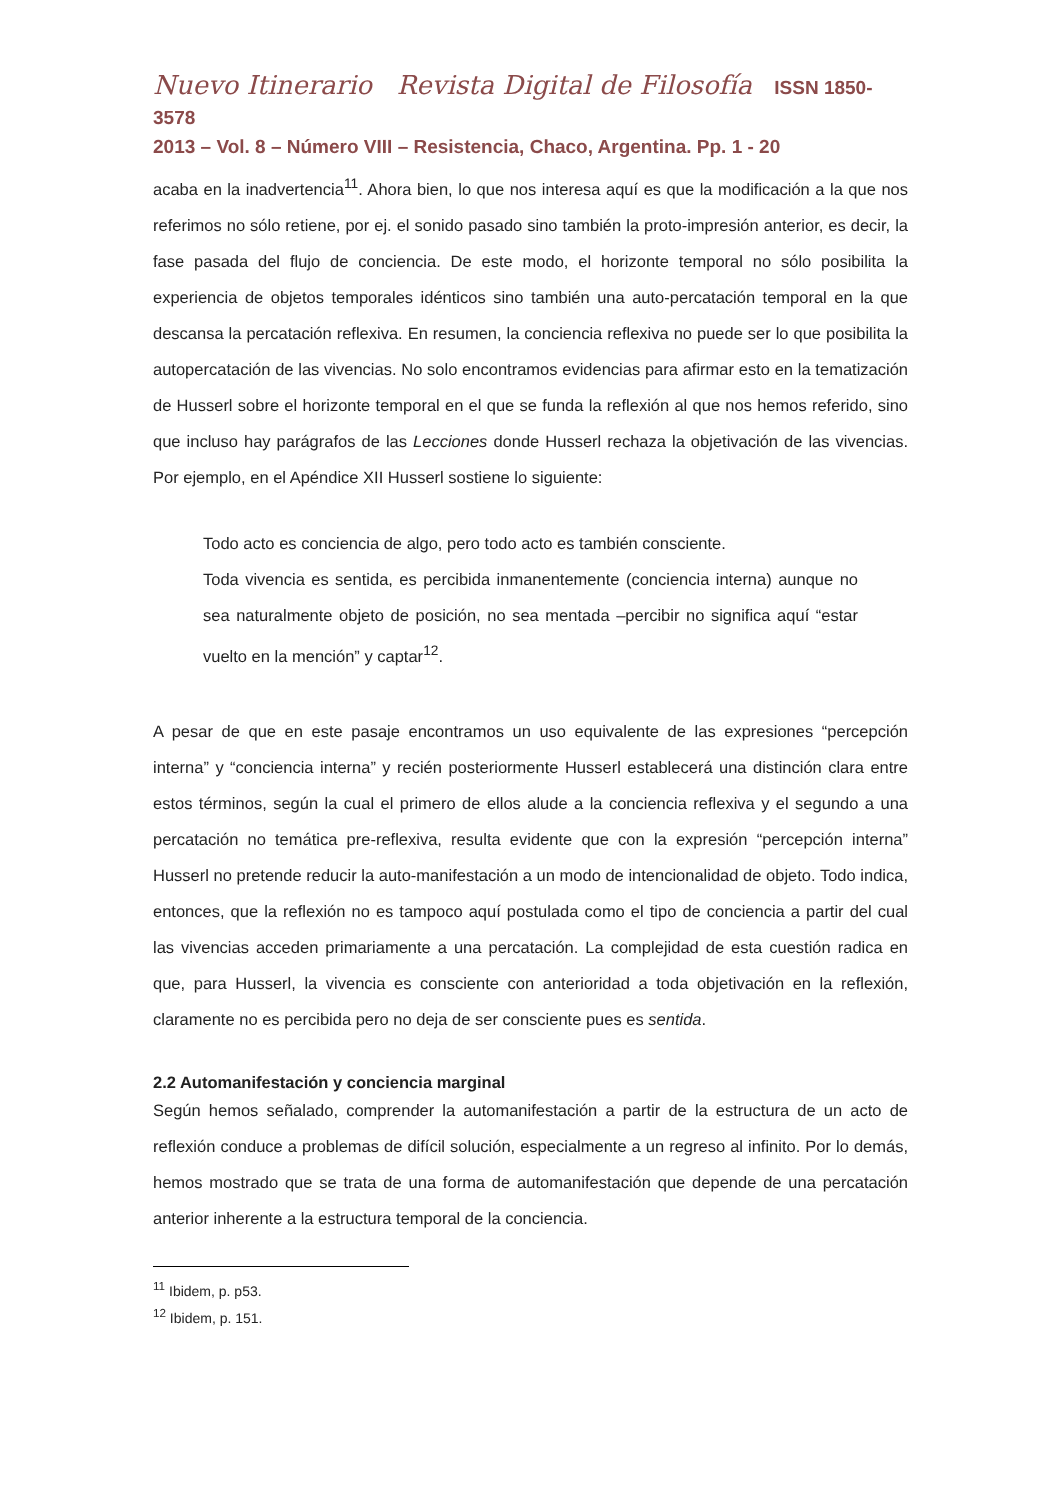Nuevo Itinerario Revista Digital de Filosofía ISSN 1850-3578
2013 – Vol. 8 – Número VIII – Resistencia, Chaco, Argentina. Pp. 1 - 20
acaba en la inadvertencia<sup>11</sup>. Ahora bien, lo que nos interesa aquí es que la modificación a la que nos referimos no sólo retiene, por ej. el sonido pasado sino también la proto-impresión anterior, es decir, la fase pasada del flujo de conciencia. De este modo, el horizonte temporal no sólo posibilita la experiencia de objetos temporales idénticos sino también una auto-percatación temporal en la que descansa la percatación reflexiva. En resumen, la conciencia reflexiva no puede ser lo que posibilita la autopercatación de las vivencias. No solo encontramos evidencias para afirmar esto en la tematización de Husserl sobre el horizonte temporal en el que se funda la reflexión al que nos hemos referido, sino que incluso hay parágrafos de las Lecciones donde Husserl rechaza la objetivación de las vivencias. Por ejemplo, en el Apéndice XII Husserl sostiene lo siguiente:
Todo acto es conciencia de algo, pero todo acto es también consciente.
Toda vivencia es sentida, es percibida inmanentemente (conciencia interna) aunque no sea naturalmente objeto de posición, no sea mentada –percibir no significa aquí “estar vuelto en la mención” y captar<sup>12</sup>.
A pesar de que en este pasaje encontramos un uso equivalente de las expresiones “percepción interna” y “conciencia interna” y recién posteriormente Husserl establecerá una distinción clara entre estos términos, según la cual el primero de ellos alude a la conciencia reflexiva y el segundo a una percatación no temática pre-reflexiva, resulta evidente que con la expresión “percepción interna” Husserl no pretende reducir la auto-manifestación a un modo de intencionalidad de objeto. Todo indica, entonces, que la reflexión no es tampoco aquí postulada como el tipo de conciencia a partir del cual las vivencias acceden primariamente a una percatación. La complejidad de esta cuestión radica en que, para Husserl, la vivencia es consciente con anterioridad a toda objetivación en la reflexión, claramente no es percibida pero no deja de ser consciente pues es sentida.
2.2 Automanifestación y conciencia marginal
Según hemos señalado, comprender la automanifestación a partir de la estructura de un acto de reflexión conduce a problemas de difícil solución, especialmente a un regreso al infinito. Por lo demás, hemos mostrado que se trata de una forma de automanifestación que depende de una percatación anterior inherente a la estructura temporal de la conciencia.
<sup>11</sup> Ibidem, p. p53.
<sup>12</sup> Ibidem, p. 151.